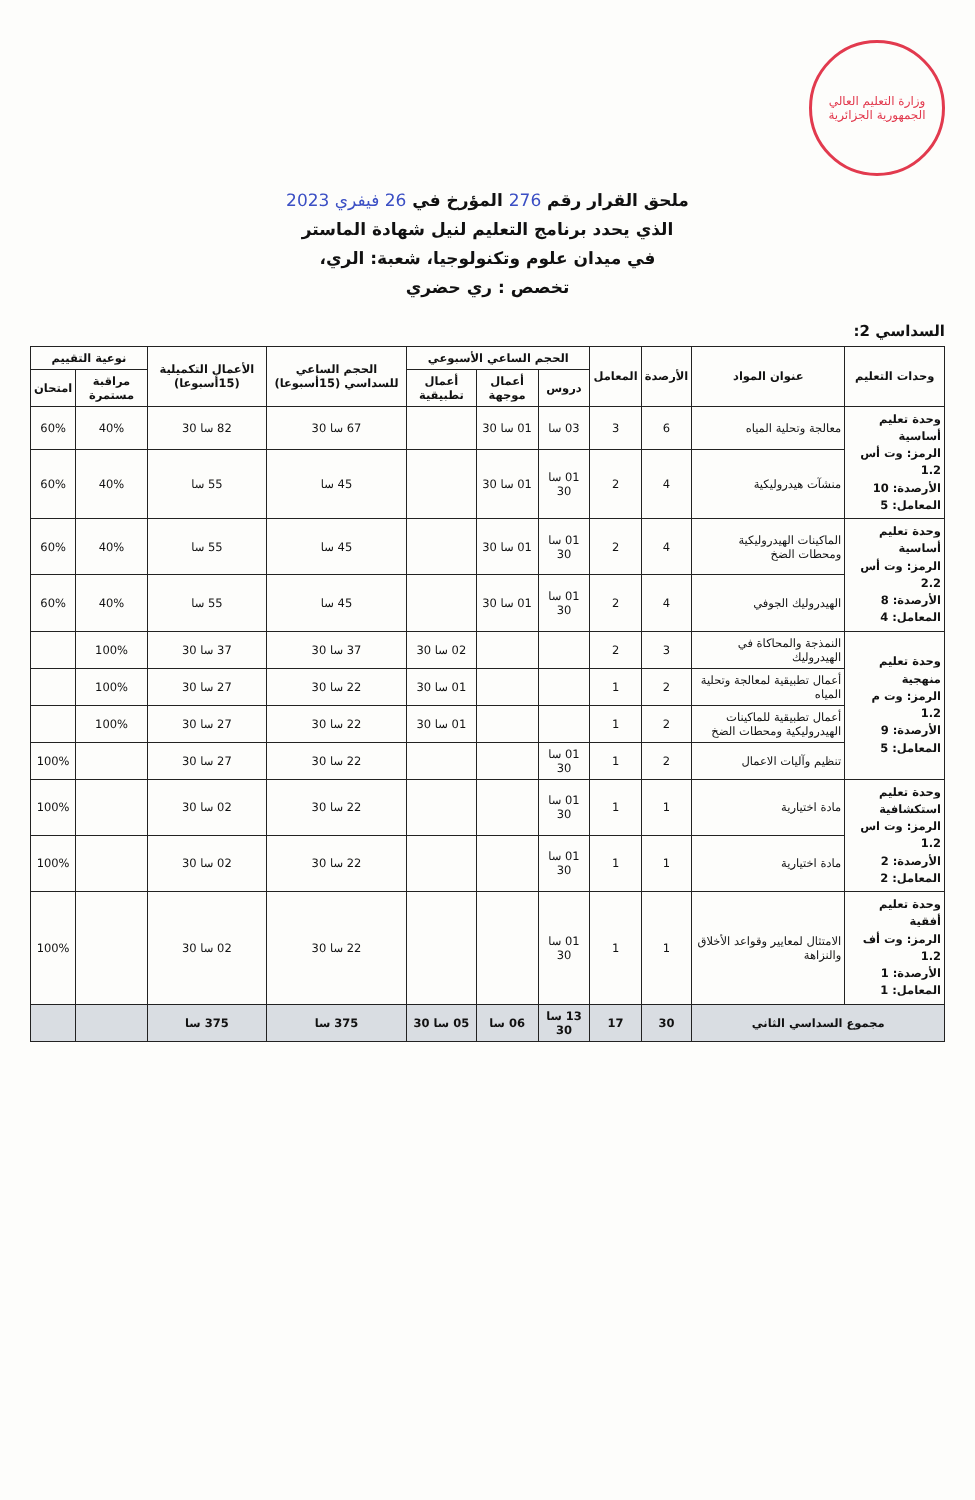وزارة التعليم العالي
الجمهورية الجزائرية
ملحق القرار رقم 276 المؤرخ في 26 فيفري 2023
الذي يحدد برنامج التعليم لنيل شهادة الماستر
في ميدان علوم وتكنولوجيا، شعبة: الري،
تخصص : ري حضري
السداسي 2:
| وحدات التعليم | عنوان المواد | الأرصدة | المعامل | الحجم الساعي الأسبوعي | | | الحجم الساعي للسداسي (15أسبوعا) | الأعمال التكميلية (15أسبوعا) | نوعية التقييم | |
| --- | --- | --- | --- | --- | --- | --- | --- | --- | --- | --- |
| | | | | دروس | أعمال موجهة | أعمال تطبيقية | | | مراقبة مستمرة | امتحان |
| وحدة تعليم أساسية الرمز: وت أس 1.2 الأرصدة: 10 المعامل: 5 | معالجة وتحلية المياه | 6 | 3 | 03 سا | 01 سا 30 | | 67 سا 30 | 82 سا 30 | 40% | 60% |
| | منشآت هيدروليكية | 4 | 2 | 01 سا 30 | 01 سا 30 | | 45 سا | 55 سا | 40% | 60% |
| وحدة تعليم أساسية الرمز: وت أس 2.2 الأرصدة: 8 المعامل: 4 | الماكينات الهيدروليكية ومحطات الضخ | 4 | 2 | 01 سا 30 | 01 سا 30 | | 45 سا | 55 سا | 40% | 60% |
| | الهيدروليك الجوفي | 4 | 2 | 01 سا 30 | 01 سا 30 | | 45 سا | 55 سا | 40% | 60% |
| وحدة تعليم منهجية الرمز: وت م 1.2 الأرصدة: 9 المعامل: 5 | النمذجة والمحاكاة في الهيدروليك | 3 | 2 | | | 02 سا 30 | 37 سا 30 | 37 سا 30 | 100% | |
| | أعمال تطبيقية لمعالجة وتحلية المياه | 2 | 1 | | | 01 سا 30 | 22 سا 30 | 27 سا 30 | 100% | |
| | أعمال تطبيقية للماكينات الهيدروليكية ومحطات الضخ | 2 | 1 | | | 01 سا 30 | 22 سا 30 | 27 سا 30 | 100% | |
| | تنظيم وآليات الاعمال | 2 | 1 | 01 سا 30 | | | 22 سا 30 | 27 سا 30 | | 100% |
| وحدة تعليم استكشافية الرمز: وت اس 1.2 الأرصدة: 2 المعامل: 2 | مادة اختيارية | 1 | 1 | 01 سا 30 | | | 22 سا 30 | 02 سا 30 | | 100% |
| | مادة اختيارية | 1 | 1 | 01 سا 30 | | | 22 سا 30 | 02 سا 30 | | 100% |
| وحدة تعليم أفقية الرمز: وت أف 1.2 الأرصدة: 1 المعامل: 1 | الامتثال لمعايير وقواعد الأخلاق والنزاهة | 1 | 1 | 01 سا 30 | | | 22 سا 30 | 02 سا 30 | | 100% |
| مجموع السداسي الثاني | | 30 | 17 | 13 سا 30 | 06 سا | 05 سا 30 | 375 سا | 375 سا | | |